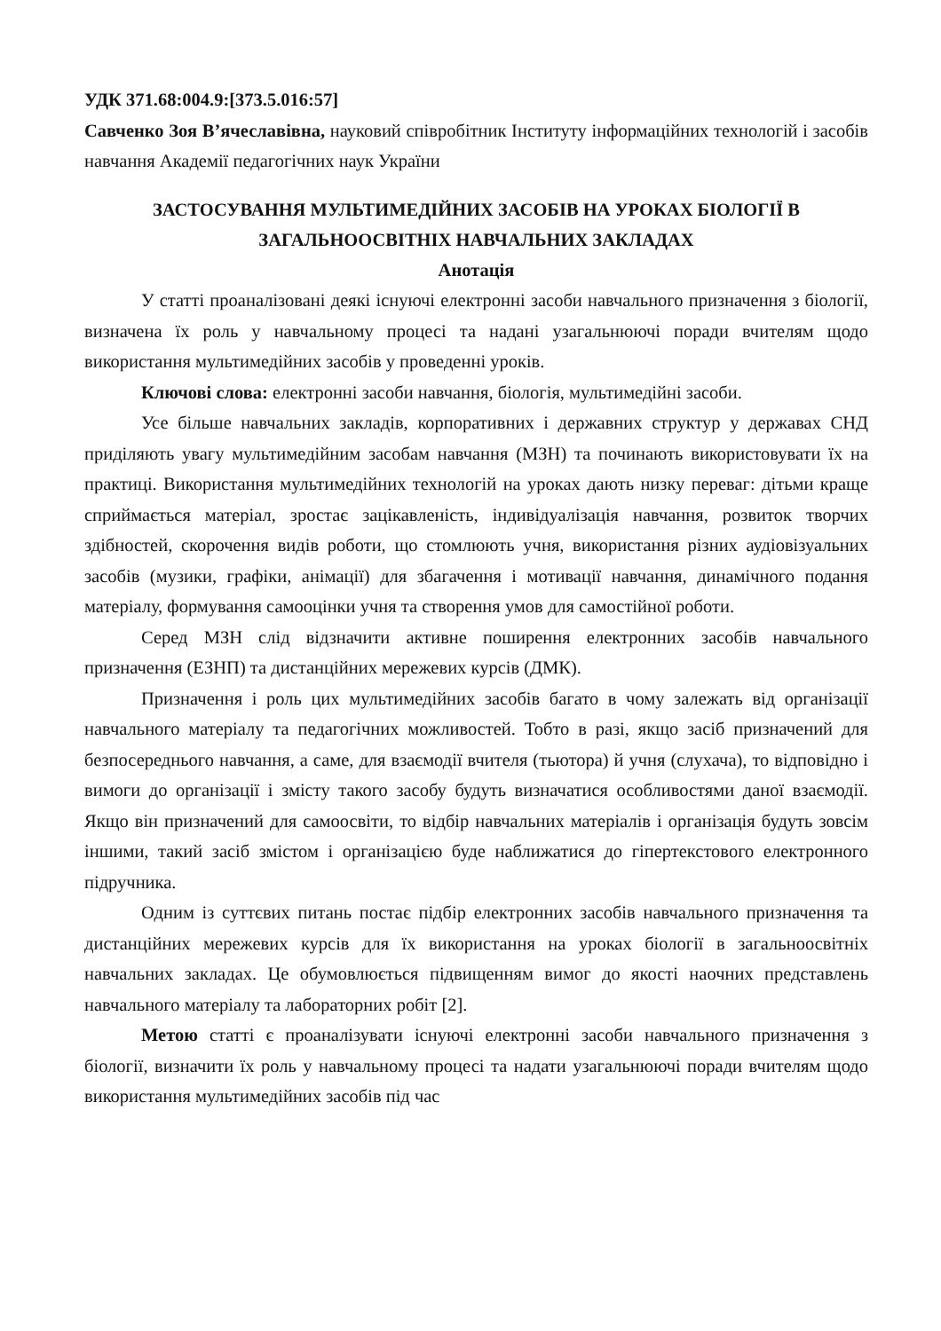УДК 371.68:004.9:[373.5.016:57]
Савченко Зоя В’ячеславівна, науковий співробітник Інституту інформаційних технологій і засобів навчання Академії педагогічних наук України
ЗАСТОСУВАННЯ МУЛЬТИМЕДІЙНИХ ЗАСОБІВ НА УРОКАХ БІОЛОГІЇ В ЗАГАЛЬНООСВІТНІХ НАВЧАЛЬНИХ ЗАКЛАДАХ
Анотація
У статті проаналізовані деякі існуючі електронні засоби навчального призначення з біології, визначена їх роль у навчальному процесі та надані узагальнюючі поради вчителям щодо використання мультимедійних засобів у проведенні уроків.
Ключові слова: електронні засоби навчання, біологія, мультимедійні засоби.
Усе більше навчальних закладів, корпоративних і державних структур у державах СНД приділяють увагу мультимедійним засобам навчання (МЗН) та починають використовувати їх на практиці. Використання мультимедійних технологій на уроках дають низку переваг: дітьми краще сприймається матеріал, зростає зацікавленість, індивідуалізація навчання, розвиток творчих здібностей, скорочення видів роботи, що стомлюють учня, використання різних аудіовізуальних засобів (музики, графіки, анімації) для збагачення і мотивації навчання, динамічного подання матеріалу, формування самооцінки учня та створення умов для самостійної роботи.
Серед МЗН слід відзначити активне поширення електронних засобів навчального призначення (ЕЗНП) та дистанційних мережевих курсів (ДМК).
Призначення і роль цих мультимедійних засобів багато в чому залежать від організації навчального матеріалу та педагогічних можливостей. Тобто в разі, якщо засіб призначений для безпосереднього навчання, а саме, для взаємодії вчителя (тьютора) й учня (слухача), то відповідно і вимоги до організації і змісту такого засобу будуть визначатися особливостями даної взаємодії. Якщо він призначений для самоосвіти, то відбір навчальних матеріалів і організація будуть зовсім іншими, такий засіб змістом і організацією буде наближатися до гіпертекстового електронного підручника.
Одним із суттєвих питань постає підбір електронних засобів навчального призначення та дистанційних мережевих курсів для їх використання на уроках біології в загальноосвітніх навчальних закладах. Це обумовлюється підвищенням вимог до якості наочних представлень навчального матеріалу та лабораторних робіт [2].
Метою статті є проаналізувати існуючі електронні засоби навчального призначення з біології, визначити їх роль у навчальному процесі та надати узагальнюючі поради вчителям щодо використання мультимедійних засобів під час